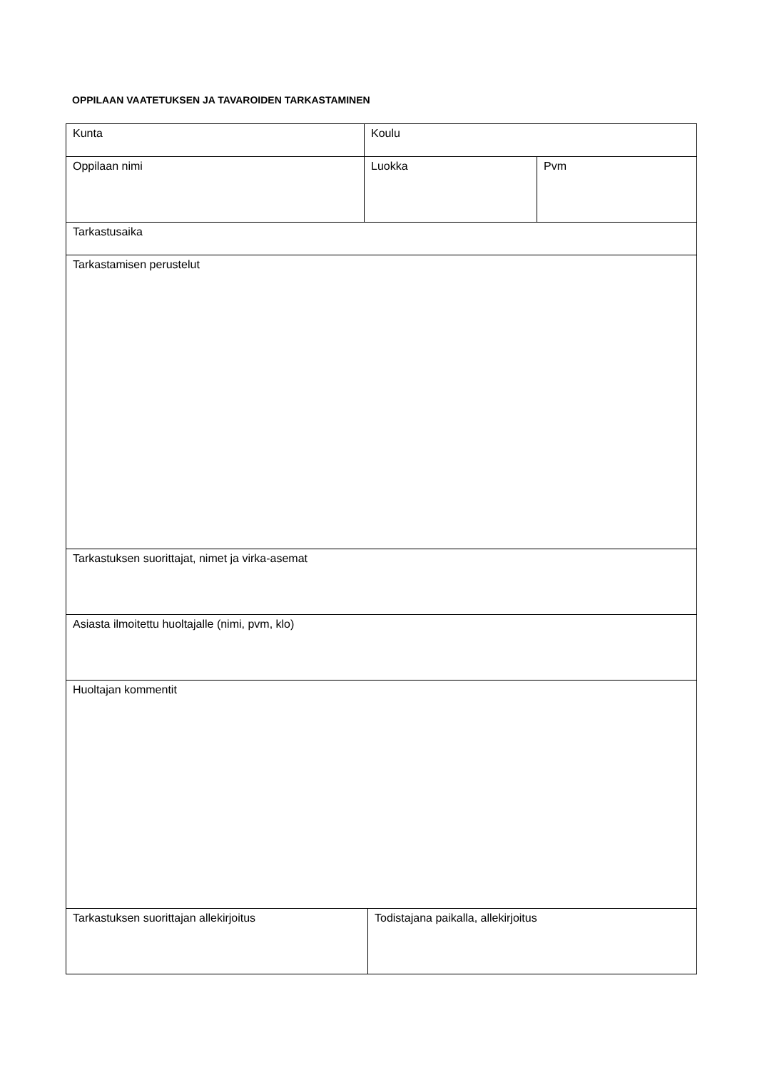OPPILAAN VAATETUKSEN JA TAVAROIDEN TARKASTAMINEN
| Kunta | Koulu | | |
| Oppilaan nimi | Luokka | | Pvm |
| Tarkastusaika | | | |
| Tarkastamisen perustelut | | | |
| Tarkastuksen suorittajat, nimet ja virka-asemat | | | |
| Asiasta ilmoitettu huoltajalle (nimi, pvm, klo) | | | |
| Huoltajan kommentit | | | |
| Tarkastuksen suorittajan allekirjoitus | | Todistajana paikalla, allekirjoitus | |